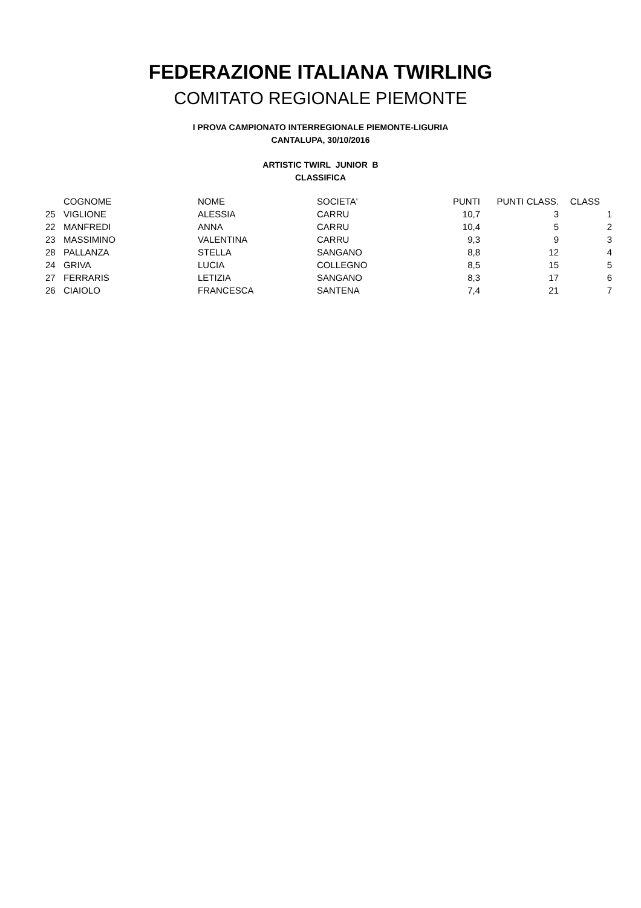FEDERAZIONE ITALIANA TWIRLING
COMITATO REGIONALE PIEMONTE
I PROVA CAMPIONATO INTERREGIONALE PIEMONTE-LIGURIA
CANTALUPA, 30/10/2016
ARTISTIC TWIRL JUNIOR B
CLASSIFICA
| | COGNOME | NOME | SOCIETA' | PUNTI | PUNTI CLASS. | CLASS | |
| --- | --- | --- | --- | --- | --- | --- | --- |
| 25 | VIGLIONE | ALESSIA | CARRU | 10,7 | 3 | | 1 |
| 22 | MANFREDI | ANNA | CARRU | 10,4 | 5 | | 2 |
| 23 | MASSIMINO | VALENTINA | CARRU | 9,3 | 9 | | 3 |
| 28 | PALLANZA | STELLA | SANGANO | 8,8 | 12 | | 4 |
| 24 | GRIVA | LUCIA | COLLEGNO | 8,5 | 15 | | 5 |
| 27 | FERRARIS | LETIZIA | SANGANO | 8,3 | 17 | | 6 |
| 26 | CIAIOLO | FRANCESCA | SANTENA | 7,4 | 21 | | 7 |